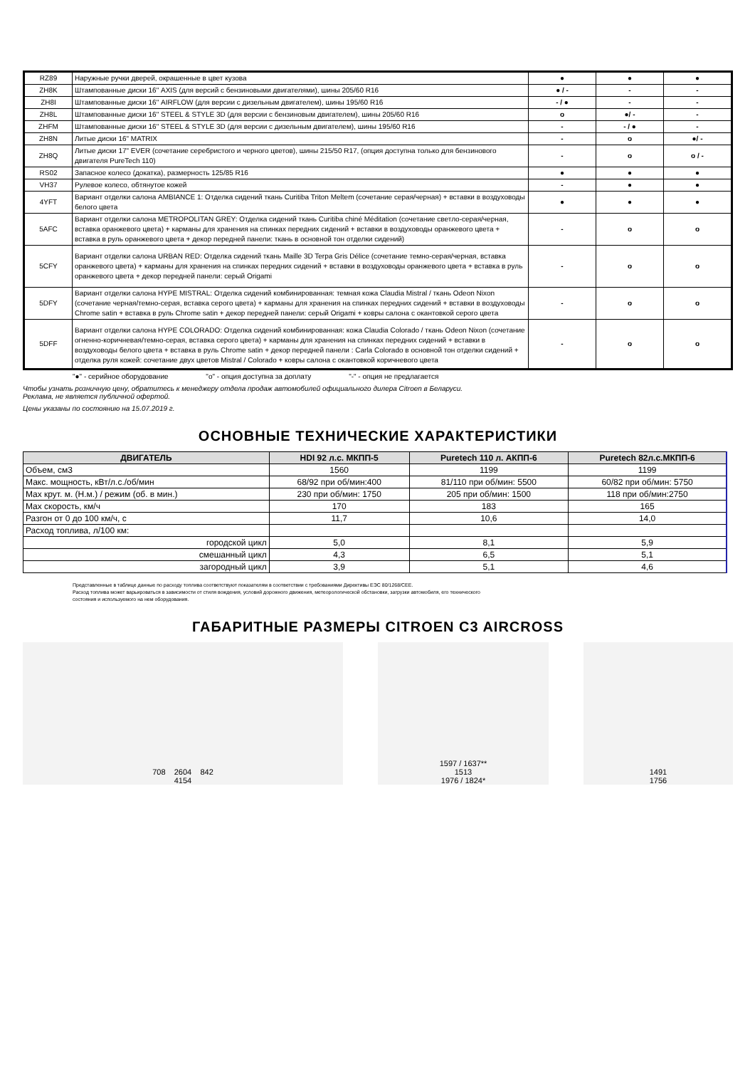| RZ89 | Наружные ручки дверей, окрашенные в цвет кузова | ● | ● | ● |
| ZH8K | Штампованные диски 16" AXIS (для версий с бензиновыми двигателями), шины 205/60 R16 | ● / - | - | - |
| ZH8I | Штампованные диски 16" AIRFLOW (для версии с дизельным двигателем), шины 195/60 R16 | - / ● | - | - |
| ZH8L | Штампованные диски 16" STEEL & STYLE 3D (для версии с бензиновым двигателем), шины 205/60 R16 | o | ●/ - | - |
| ZHFM | Штампованные диски 16" STEEL & STYLE 3D (для версии с дизельным двигателем), шины 195/60 R16 | - | - / ● | - |
| ZH8N | Литые диски 16" MATRIX | - | o | ●/ - |
| ZH8Q | Литые диски 17" EVER (сочетание серебристого и черного цветов), шины 215/50 R17, (опция доступна только для бензинового двигателя PureTech 110) | - | o | o / - |
| RS02 | Запасное колесо (докатка), размерность 125/85 R16 | ● | ● | ● |
| VH37 | Рулевое колесо, обтянутое кожей | - | ● | ● |
| 4YFT | Вариант отделки салона AMBIANCE 1: Отделка сидений ткань Curitiba Triton Meltem (сочетание серая/черная) + вставки в воздуховоды белого цвета | ● | ● | ● |
| 5AFC | Вариант отделки салона METROPOLITAN GREY: Отделка сидений ткань Curitiba chiné Méditation (сочетание светло-серая/черная, вставка оранжевого цвета) + карманы для хранения на спинках передних сидений + вставки в воздуховоды оранжевого цвета + вставка в руль оранжевого цвета + декор передней панели: ткань в основной тон отделки сидений) | - | o | o |
| 5CFY | Вариант отделки салона URBAN RED: Отделка сидений ткань Maille 3D Terpa Gris Délice (сочетание темно-серая/черная, вставка оранжевого цвета) + карманы для хранения на спинках передних сидений + вставки в воздуховоды оранжевого цвета + вставка в руль оранжевого цвета + декор передней панели: серый Origami | - | o | o |
| 5DFY | Вариант отделки салона HYPE MISTRAL: Отделка сидений комбинированная: темная кожа Claudia Mistral / ткань Odeon Nixon (сочетание черная/темно-серая, вставка серого цвета) + карманы для хранения на спинках передних сидений + вставки в воздуховоды Chrome satin + вставка в руль Chrome satin + декор передней панели: серый Origami + ковры салона с окантовкой серого цвета | - | o | o |
| 5DFF | Вариант отделки салона HYPE COLORADO: Отделка сидений комбинированная: кожа Claudia Colorado / ткань Odeon Nixon (сочетание огненно-коричневая/темно-серая, вставка серого цвета) + карманы для хранения на спинках передних сидений + вставки в воздуховоды белого цвета + вставка в руль Chrome satin + декор передней панели : Carla Colorado в основной тон отделки сидений + отделка руля кожей: сочетание двух цветов Mistral / Colorado + ковры салона с окантовкой коричневого цвета | - | o | o |
"●" - серийное оборудование "o" - опция доступна за доплату "-" - опция не предлагается
Чтобы узнать розничную цену, обратитесь к менеджеру отдела продаж автомобилей официального дилера Citroen в Беларуси.
Реклама, не является публичной офертой.
Цены указаны по состоянию на 15.07.2019 г.
ОСНОВНЫЕ ТЕХНИЧЕСКИЕ ХАРАКТЕРИСТИКИ
| ДВИГАТЕЛЬ | HDI 92 л.с. МКПП-5 | Puretech 110 л. АКПП-6 | Puretech 82л.с.МКПП-6 |
| --- | --- | --- | --- |
| Объем, см3 | 1560 | 1199 | 1199 |
| Макс. мощность, кВт/л.с./об/мин | 68/92 при об/мин:400 | 81/110 при об/мин: 5500 | 60/82 при об/мин: 5750 |
| Max крут. м. (Н.м.) / режим (об. в мин.) | 230 при об/мин: 1750 | 205 при об/мин: 1500 | 118 при об/мин:2750 |
| Max скорость, км/ч | 170 | 183 | 165 |
| Разгон от 0 до 100 км/ч, с | 11,7 | 10,6 | 14,0 |
| Расход топлива, л/100 км: | | | |
| городской цикл | 5,0 | 8,1 | 5,9 |
| смешанный цикл | 4,3 | 6,5 | 5,1 |
| загородный цикл | 3,9 | 5,1 | 4,6 |
Представленные в таблице данные по расходу топлива соответствуют показателям в соответствии с требованиями Директивы ЕЭС 80/1268/CEE.
Расход топлива может варьироваться в зависимости от стиля вождения, условий дорожного движения, метеорологической обстановки, загрузки автомобиля, его технического
состояния и используемого на нем оборудования.
ГАБАРИТНЫЕ РАЗМЕРЫ CITROEN C3 AIRCROSS
708 2604 842
4154
1597 / 1637**
1513
1976 / 1824*
1491
1756